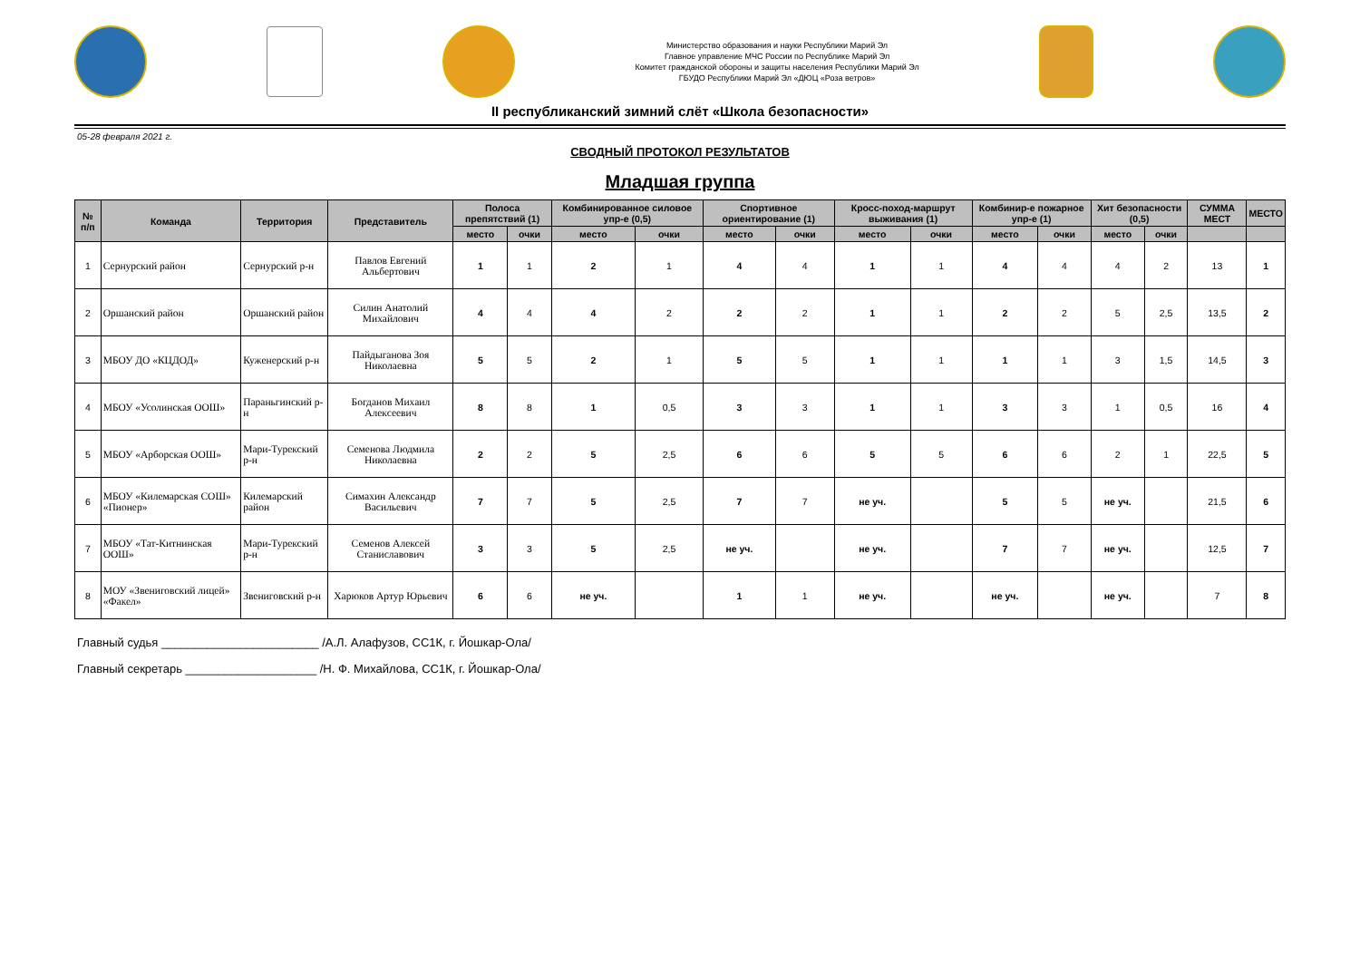Министерство образования и науки Республики Марий Эл
Главное управление МЧС России по Республике Марий Эл
Комитет гражданской обороны и защиты населения Республики Марий Эл
ГБУДО Республики Марий Эл «ДЮЦ «Роза ветров»
II республиканский зимний слёт «Школа безопасности»
05-28 февраля 2021 г.
СВОДНЫЙ ПРОТОКОЛ РЕЗУЛЬТАТОВ
Младшая группа
| № п/п | Команда | Территория | Представитель | Полоса препятствий (1) | | Комбинированное силовое упр-е (0,5) | | Спортивное ориентирование (1) | | Кросс-поход-маршрут выживания (1) | | Комбинир-е пожарное упр-е (1) | | Хит безопасности (0,5) | | СУММА МЕСТ | МЕСТО |
| --- | --- | --- | --- | --- | --- | --- | --- | --- | --- | --- | --- | --- | --- | --- | --- | --- | --- |
| | | | | место | очки | место | очки | место | очки | место | очки | место | очки | место | очки | | |
| 1 | Сернурский район | Сернурский р-н | Павлов Евгений Альбертович | 1 | 1 | 2 | 1 | 4 | 4 | 1 | 1 | 4 | 4 | 4 | 2 | 13 | 1 |
| 2 | Оршанский район | Оршанский район | Силин Анатолий Михайлович | 4 | 4 | 4 | 2 | 2 | 2 | 1 | 1 | 2 | 2 | 5 | 2,5 | 13,5 | 2 |
| 3 | МБОУ ДО «КЦДОД» | Куженерский р-н | Пайдыганова Зоя Николаевна | 5 | 5 | 2 | 1 | 5 | 5 | 1 | 1 | 1 | 1 | 3 | 1,5 | 14,5 | 3 |
| 4 | МБОУ «Усолинская ООШ» | Параньгинский р-н | Богданов Михаил Алексеевич | 8 | 8 | 1 | 0,5 | 3 | 3 | 1 | 1 | 3 | 3 | 1 | 0,5 | 16 | 4 |
| 5 | МБОУ «Арборская ООШ» | Мари-Турекский р-н | Семенова Людмила Николаевна | 2 | 2 | 5 | 2,5 | 6 | 6 | 5 | 5 | 6 | 6 | 2 | 1 | 22,5 | 5 |
| 6 | МБОУ «Килемарская СОШ» «Пионер» | Килемарский район | Симахин Александр Васильевич | 7 | 7 | 5 | 2,5 | 7 | 7 | не уч. | | 5 | 5 | не уч. | | 21,5 | 6 |
| 7 | МБОУ «Тат-Китнинская ООШ» | Мари-Турекский р-н | Семенов Алексей Станиславович | 3 | 3 | 5 | 2,5 | не уч. | | не уч. | | 7 | 7 | не уч. | | 12,5 | 7 |
| 8 | МОУ «Звениговский лицей» «Факел» | Звениговский р-н | Харюков Артур Юрьевич | 6 | 6 | не уч. | | 1 | 1 | не уч. | | не уч. | | не уч. | | 7 | 8 |
Главный судья ________________________ /А.Л. Алафузов, СС1К, г. Йошкар-Ола/
Главный секретарь ____________________ /Н. Ф. Михайлова, СС1К, г. Йошкар-Ола/